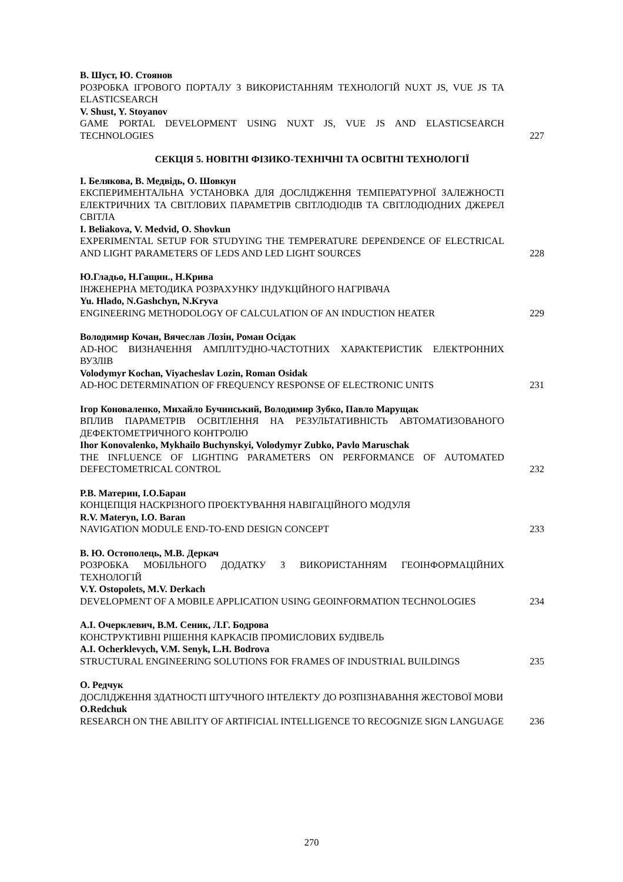В. Шуст, Ю. Стоянов
РОЗРОБКА ІГРОВОГО ПОРТАЛУ З ВИКОРИСТАННЯМ ТЕХНОЛОГІЙ NUXT JS, VUE JS ТА ELASTICSEARCH
V. Shust, Y. Stoyanov
GAME PORTAL DEVELOPMENT USING NUXT JS, VUE JS AND ELASTICSEARCH TECHNOLOGIES
227
СЕКЦІЯ 5. НОВІТНІ ФІЗИКО-ТЕХНІЧНІ ТА ОСВІТНІ ТЕХНОЛОГІЇ
І. Белякова, В. Медвідь, О. Шовкун
ЕКСПЕРИМЕНТАЛЬНА УСТАНОВКА ДЛЯ ДОСЛІДЖЕННЯ ТЕМПЕРАТУРНОЇ ЗАЛЕЖНОСТІ ЕЛЕКТРИЧНИХ ТА СВІТЛОВИХ ПАРАМЕТРІВ СВІТЛОДІОДІВ ТА СВІТЛОДІОДНИХ ДЖЕРЕЛ СВІТЛА
I. Beliakova, V. Medvid, O. Shovkun
EXPERIMENTAL SETUP FOR STUDYING THE TEMPERATURE DEPENDENCE OF ELECTRICAL AND LIGHT PARAMETERS OF LEDS AND LED LIGHT SOURCES
228
Ю.Гладьо, Н.Гащин., Н.Крива
ІНЖЕНЕРНА МЕТОДИКА РОЗРАХУНКУ ІНДУКЦІЙНОГО НАГРІВАЧА
Yu. Hlado, N.Gashchyn, N.Kryva
ENGINEERING METHODOLOGY OF CALCULATION OF AN INDUCTION HEATER
229
Володимир Кочан, Вячеслав Лозін, Роман Осідак
AD-HOC ВИЗНАЧЕННЯ АМПЛІТУДНО-ЧАСТОТНИХ ХАРАКТЕРИСТИК ЕЛЕКТРОННИХ ВУЗЛІВ
Volodymyr Kochan, Viyacheslav Lozin, Roman Osidak
AD-HOC DETERMINATION OF FREQUENCY RESPONSE OF ELECTRONIC UNITS
231
Ігор Коноваленко, Михайло Бучинський, Володимир Зубко, Павло Марущак
ВПЛИВ ПАРАМЕТРІВ ОСВІТЛЕННЯ НА РЕЗУЛЬТАТИВНІСТЬ АВТОМАТИЗОВАНОГО ДЕФЕКТОМЕТРИЧНОГО КОНТРОЛЮ
Ihor Konovalenko, Mykhailo Buchynskyi, Volodymyr Zubko, Pavlo Maruschak
THE INFLUENCE OF LIGHTING PARAMETERS ON PERFORMANCE OF AUTOMATED DEFECTOMETRICAL CONTROL
232
Р.В. Материн, І.О.Баран
КОНЦЕПЦІЯ НАСКРІЗНОГО ПРОЕКТУВАННЯ НАВІГАЦІЙНОГО МОДУЛЯ
R.V. Materyn, I.O. Baran
NAVIGATION MODULE END-TO-END DESIGN CONCEPT
233
В. Ю. Остополець, М.В. Деркач
РОЗРОБКА МОБІЛЬНОГО ДОДАТКУ З ВИКОРИСТАННЯМ ГЕОІНФОРМАЦІЙНИХ ТЕХНОЛОГІЙ
V.Y. Ostopolets, M.V. Derkach
DEVELOPMENT OF A MOBILE APPLICATION USING GEOINFORMATION TECHNOLOGIES
234
А.І. Очерклевич, В.М. Сеник, Л.Г. Бодрова
КОНСТРУКТИВНІ РІШЕННЯ КАРКАСІВ ПРОМИСЛОВИХ БУДІВЕЛЬ
A.I. Ocherklevych, V.M. Senyk, L.H. Bodrova
STRUCTURAL ENGINEERING SOLUTIONS FOR FRAMES OF INDUSTRIAL BUILDINGS
235
О. Редчук
ДОСЛІДЖЕННЯ ЗДАТНОСТІ ШТУЧНОГО ІНТЕЛЕКТУ ДО РОЗПІЗНАВАННЯ ЖЕСТОВОЇ МОВИ
O.Redchuk
RESEARCH ON THE ABILITY OF ARTIFICIAL INTELLIGENCE TO RECOGNIZE SIGN LANGUAGE
236
270